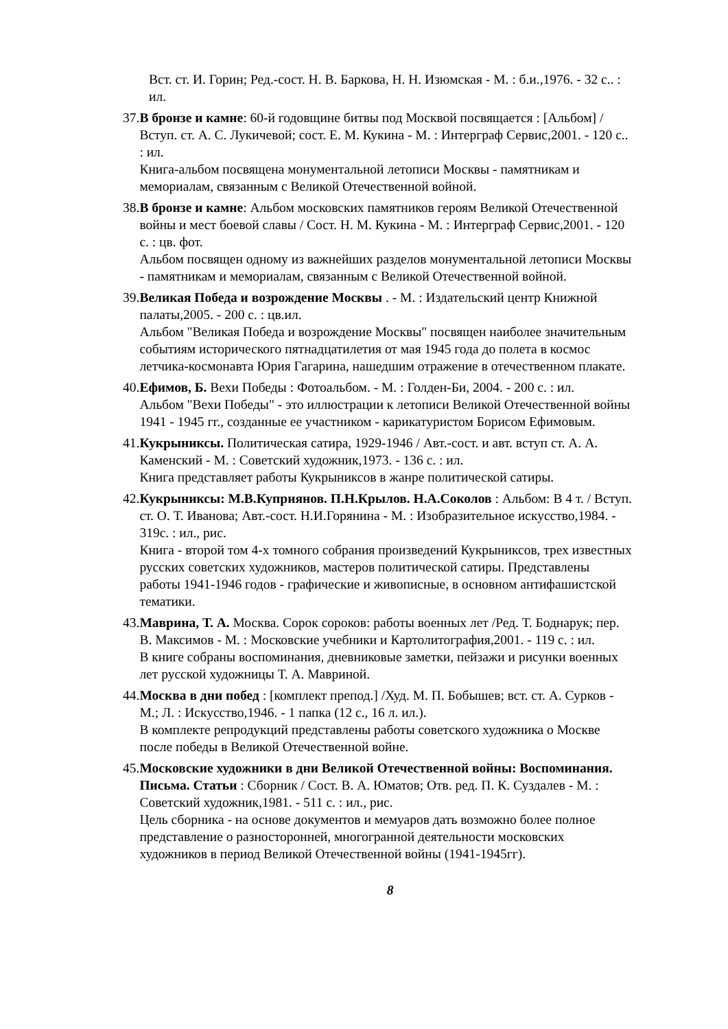Вст. ст. И. Горин; Ред.-сост. Н. В. Баркова, Н. Н. Изюмская - М. : б.и.,1976. - 32 с.. : ил.
37. В бронзе и камне: 60-й годовщине битвы под Москвой посвящается : [Альбом] /Вступ. ст. А. С. Лукичевой; сост. Е. М. Кукина - М. : Интерграф Сервис,2001. - 120 с.. : ил.
Книга-альбом посвящена монументальной летописи Москвы - памятникам и мемориалам, связанным с Великой Отечественной войной.
38. В бронзе и камне: Альбом московских памятников героям Великой Отечественной войны и мест боевой славы / Сост. Н. М. Кукина - М. : Интерграф Сервис,2001. - 120 с. : цв. фот.
Альбом посвящен одному из важнейших разделов монументальной летописи Москвы - памятникам и мемориалам, связанным с Великой Отечественной войной.
39. Великая Победа и возрождение Москвы . - М. : Издательский центр Книжной палаты,2005. - 200 с. : цв.ил.
Альбом "Великая Победа и возрождение Москвы" посвящен наиболее значительным событиям исторического пятнадцатилетия от мая 1945 года до полета в космос летчика-космонавта Юрия Гагарина, нашедшим отражение в отечественном плакате.
40. Ефимов, Б. Вехи Победы : Фотоальбом. - М. : Голден-Би, 2004. - 200 с. : ил.
Альбом "Вехи Победы" - это иллюстрации к летописи Великой Отечественной войны 1941 - 1945 гг., созданные ее участником - карикатуристом Борисом Ефимовым.
41. Кукрыниксы. Политическая сатира, 1929-1946 / Авт.-сост. и авт. вступ ст. А. А. Каменский - М. : Советский художник,1973. - 136 с. : ил.
Книга представляет работы Кукрыниксов в жанре политической сатиры.
42. Кукрыниксы: М.В.Куприянов. П.Н.Крылов. Н.А.Соколов : Альбом: В 4 т. / Вступ. ст. О. Т. Иванова; Авт.-сост. Н.И.Горянина - М. : Изобразительное искусство,1984. - 319с. : ил., рис.
Книга - второй том 4-х томного собрания произведений Кукрыниксов, трех известных русских советских художников, мастеров политической сатиры. Представлены работы 1941-1946 годов - графические и живописные, в основном антифашистской тематики.
43. Маврина, Т. А. Москва. Сорок сороков: работы военных лет /Ред. Т. Боднарук; пер. В. Максимов - М. : Московские учебники и Картолитография,2001. - 119 с. : ил.
В книге собраны воспоминания, дневниковые заметки, пейзажи и рисунки военных лет русской художницы Т. А. Мавриной.
44. Москва в дни побед : [комплект препод.] /Худ. М. П. Бобышев; вст. ст. А. Сурков - М.; Л. : Искусство,1946. - 1 папка (12 с., 16 л. ил.).
В комплекте репродукций представлены работы советского художника о Москве после победы в Великой Отечественной войне.
45. Московские художники в дни Великой Отечественной войны: Воспоминания. Письма. Статьи : Сборник / Сост. В. А. Юматов; Отв. ред. П. К. Суздалев - М. : Советский художник,1981. - 511 с. : ил., рис.
Цель сборника - на основе документов и мемуаров дать возможно более полное представление о разносторонней, многогранной деятельности московских художников в период Великой Отечественной войны (1941-1945гг).
8